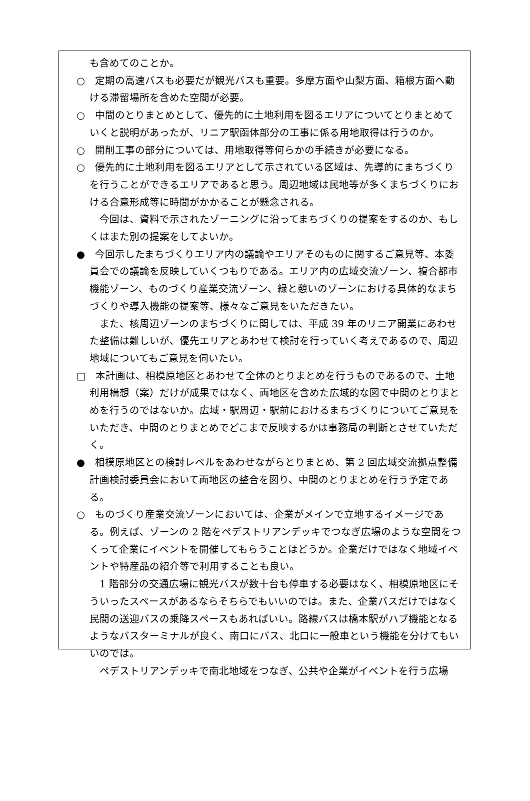も含めてのことか。
○　定期の高速バスも必要だが観光バスも重要。多摩方面や山梨方面、箱根方面へ動ける滞留場所を含めた空間が必要。
○　中間のとりまとめとして、優先的に土地利用を図るエリアについてとりまとめていくと説明があったが、リニア駅函体部分の工事に係る用地取得は行うのか。
○　開削工事の部分については、用地取得等何らかの手続きが必要になる。
○　優先的に土地利用を図るエリアとして示されている区域は、先導的にまちづくりを行うことができるエリアであると思う。周辺地域は民地等が多くまちづくりにおける合意形成等に時間がかかることが懸念される。
今回は、資料で示されたゾーニングに沿ってまちづくりの提案をするのか、もしくはまた別の提案をしてよいか。
●　今回示したまちづくりエリア内の議論やエリアそのものに関するご意見等、本委員会での議論を反映していくつもりである。エリア内の広域交流ゾーン、複合都市機能ゾーン、ものづくり産業交流ゾーン、緑と憩いのゾーンにおける具体的なまちづくりや導入機能の提案等、様々なご意見をいただきたい。
また、核周辺ゾーンのまちづくりに関しては、平成 39 年のリニア開業にあわせた整備は難しいが、優先エリアとあわせて検討を行っていく考えであるので、周辺地域についてもご意見を伺いたい。
□　本計画は、相模原地区とあわせて全体のとりまとめを行うものであるので、土地利用構想（案）だけが成果ではなく、両地区を含めた広域的な図で中間のとりまとめを行うのではないか。広域・駅周辺・駅前におけるまちづくりについてご意見をいただき、中間のとりまとめでどこまで反映するかは事務局の判断とさせていただく。
●　相模原地区との検討レベルをあわせながらとりまとめ、第 2 回広域交流拠点整備計画検討委員会において両地区の整合を図り、中間のとりまとめを行う予定である。
○　ものづくり産業交流ゾーンにおいては、企業がメインで立地するイメージである。例えば、ゾーンの 2 階をペデストリアンデッキでつなぎ広場のような空間をつくって企業にイベントを開催してもらうことはどうか。企業だけではなく地域イベントや特産品の紹介等で利用することも良い。
1 階部分の交通広場に観光バスが数十台も停車する必要はなく、相模原地区にそういったスペースがあるならそちらでもいいのでは。また、企業バスだけではなく民間の送迎バスの乗降スペースもあればいい。路線バスは橋本駅がハブ機能となるようなバスターミナルが良く、南口にバス、北口に一般車という機能を分けてもいいのでは。
ペデストリアンデッキで南北地域をつなぎ、公共や企業がイベントを行う広場